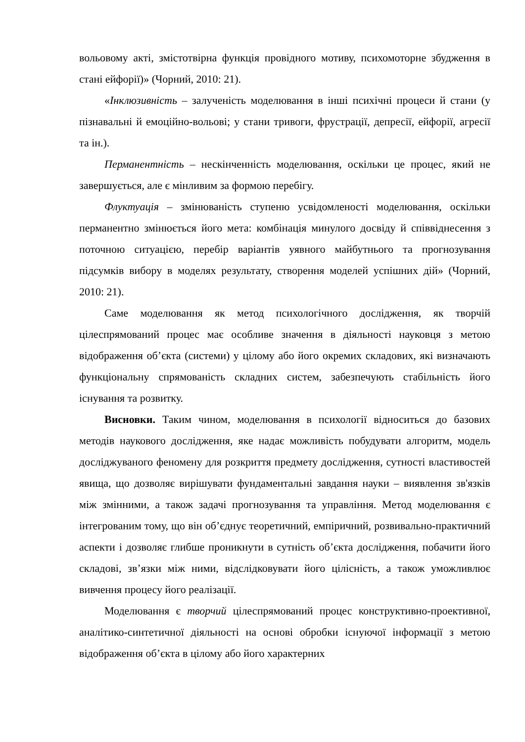вольовому акті, змістотвірна функція провідного мотиву, психомоторне збудження в стані ейфорії)» (Чорний, 2010: 21).
«Інклюзивність – залученість моделювання в інші психічні процеси й стани (у пізнавальні й емоційно-вольові; у стани тривоги, фрустрації, депресії, ейфорії, агресії та ін.).
Перманентність – нескінченність моделювання, оскільки це процес, який не завершується, але є мінливим за формою перебігу.
Флуктуація – змінюваність ступеню усвідомленості моделювання, оскільки перманентно змінюється його мета: комбінація минулого досвіду й співвіднесення з поточною ситуацією, перебір варіантів уявного майбутнього та прогнозування підсумків вибору в моделях результату, створення моделей успішних дій» (Чорний, 2010: 21).
Саме моделювання як метод психологічного дослідження, як творчій цілеспрямований процес має особливе значення в діяльності науковця з метою відображення об’єкта (системи) у цілому або його окремих складових, які визначають функціональну спрямованість складних систем, забезпечують стабільність його існування та розвитку.
Висновки. Таким чином, моделювання в психології відноситься до базових методів наукового дослідження, яке надає можливість побудувати алгоритм, модель досліджуваного феномену для розкриття предмету дослідження, сутності властивостей явища, що дозволяє вирішувати фундаментальні завдання науки – виявлення зв'язків між змінними, а також задачі прогнозування та управління. Метод моделювання є інтегрованим тому, що він об’єднує теоретичний, емпіричний, розвивально-практичний аспекти і дозволяє глибше проникнути в сутність об’єкта дослідження, побачити його складові, зв’язки між ними, відслідковувати його цілісність, а також уможливлює вивчення процесу його реалізації.
Моделювання є творчий цілеспрямований процес конструктивно-проективної, аналітико-синтетичної діяльності на основі обробки існуючої інформації з метою відображення об’єкта в цілому або його характерних